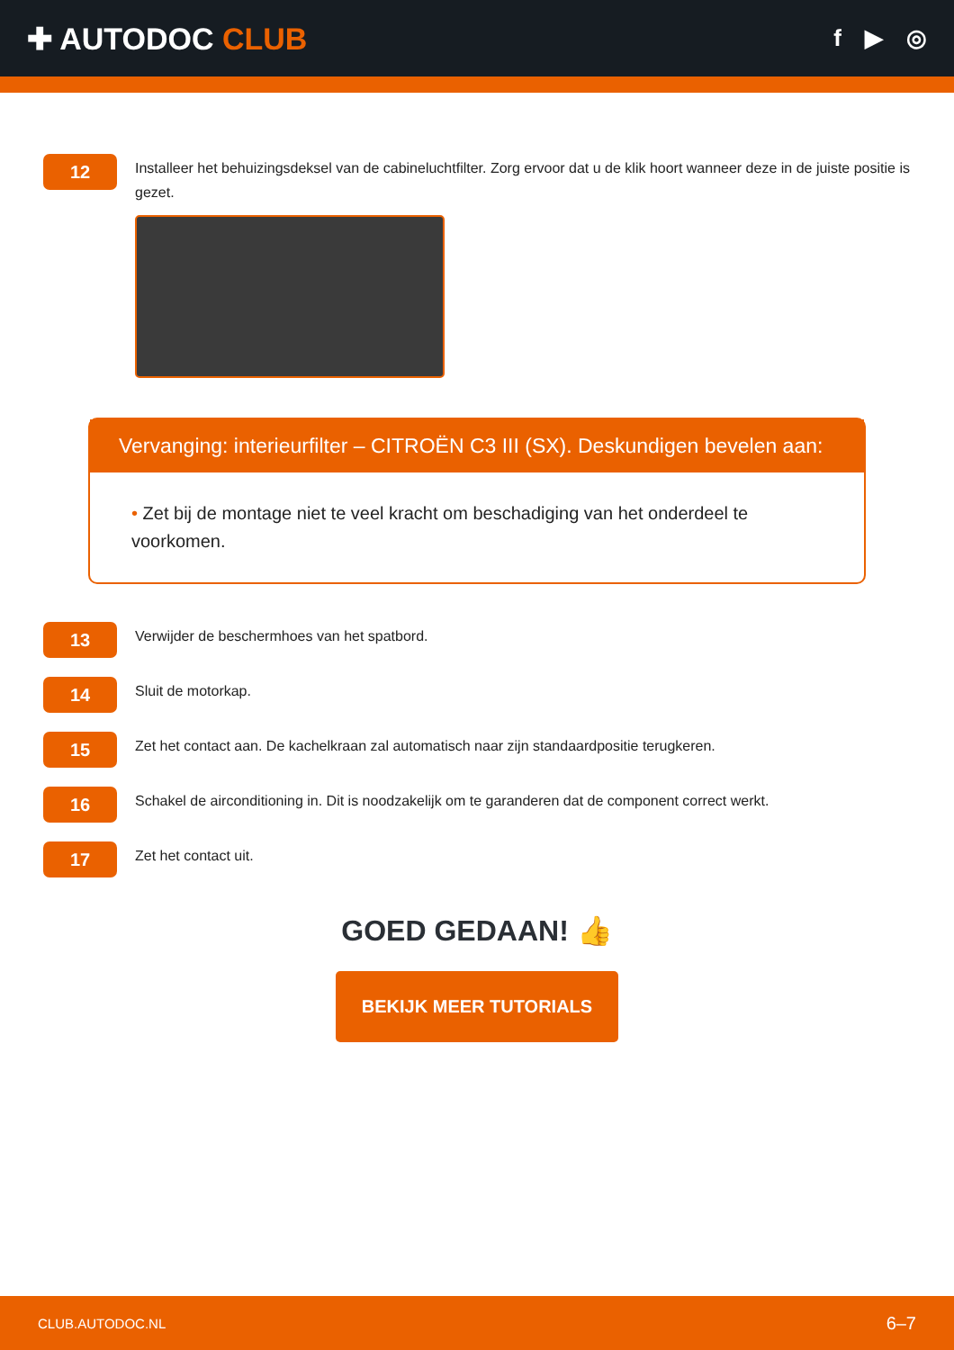✚ AUTODOC CLUB
f ▶ ◎
12
Installeer het behuizingsdeksel van de cabineluchtfilter. Zorg ervoor dat u de klik hoort wanneer deze in de juiste positie is gezet.
Vervanging: interieurfilter – CITROËN C3 III (SX). Deskundigen bevelen aan:
• Zet bij de montage niet te veel kracht om beschadiging van het onderdeel te voorkomen.
13
Verwijder de beschermhoes van het spatbord.
14
Sluit de motorkap.
15
Zet het contact aan. De kachelkraan zal automatisch naar zijn standaardpositie terugkeren.
16
Schakel de airconditioning in. Dit is noodzakelijk om te garanderen dat de component correct werkt.
17
Zet het contact uit.
GOED GEDAAN! 👍
BEKIJK MEER TUTORIALS
CLUB.AUTODOC.NL 6–7